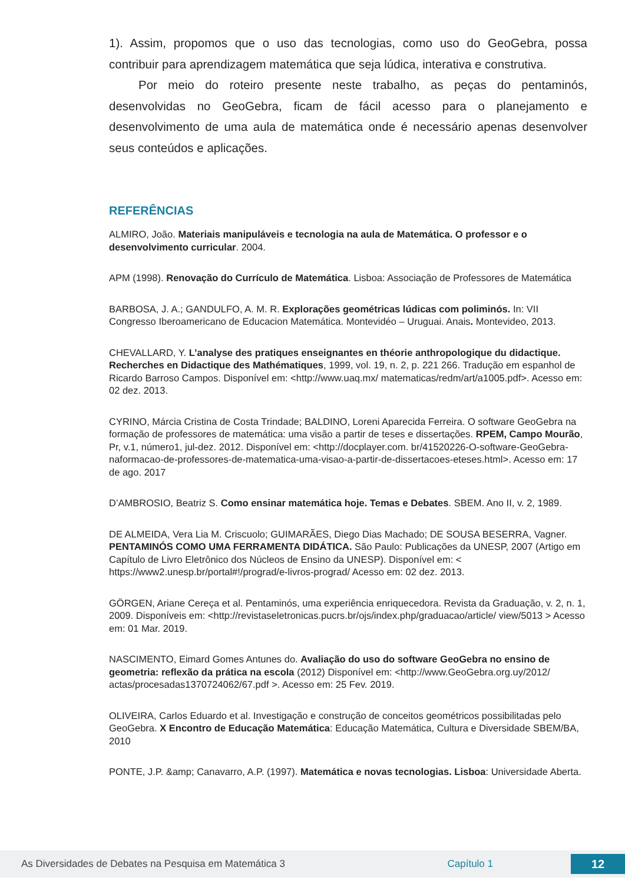1). Assim, propomos que o uso das tecnologias, como uso do GeoGebra, possa contribuir para aprendizagem matemática que seja lúdica, interativa e construtiva.
Por meio do roteiro presente neste trabalho, as peças do pentaminós, desenvolvidas no GeoGebra, ficam de fácil acesso para o planejamento e desenvolvimento de uma aula de matemática onde é necessário apenas desenvolver seus conteúdos e aplicações.
REFERÊNCIAS
ALMIRO, João. Materiais manipuláveis e tecnologia na aula de Matemática. O professor e o desenvolvimento curricular. 2004.
APM (1998). Renovação do Currículo de Matemática. Lisboa: Associação de Professores de Matemática
BARBOSA, J. A.; GANDULFO, A. M. R. Explorações geométricas lúdicas com poliminós. In: VII Congresso Iberoamericano de Educacion Matemática. Montevidéo – Uruguai. Anais. Montevideo, 2013.
CHEVALLARD, Y. L’analyse des pratiques enseignantes en théorie anthropologique du didactique. Recherches en Didactique des Mathématiques, 1999, vol. 19, n. 2, p. 221 266. Tradução em espanhol de Ricardo Barroso Campos. Disponível em: <http://www.uaq.mx/ matematicas/redm/art/a1005.pdf>. Acesso em: 02 dez. 2013.
CYRINO, Márcia Cristina de Costa Trindade; BALDINO, Loreni Aparecida Ferreira. O software GeoGebra na formação de professores de matemática: uma visão a partir de teses e dissertações. RPEM, Campo Mourão, Pr, v.1, número1, jul-dez. 2012. Disponível em: <http://docplayer.com. br/41520226-O-software-GeoGebra-naformacao-de-professores-de-matematica-uma-visao-a-partir-de-dissertacoes-eteses.html>. Acesso em: 17 de ago. 2017
D’AMBROSIO, Beatriz S. Como ensinar matemática hoje. Temas e Debates. SBEM. Ano II, v. 2, 1989.
DE ALMEIDA, Vera Lia M. Criscuolo; GUIMARÃES, Diego Dias Machado; DE SOUSA BESERRA, Vagner. PENTAMINÓS COMO UMA FERRAMENTA DIDÁTICA. São Paulo: Publicações da UNESP, 2007 (Artigo em Capítulo de Livro Eletrônico dos Núcleos de Ensino da UNESP). Disponível em: < https://www2.unesp.br/portal#!/prograd/e-livros-prograd/ Acesso em: 02 dez. 2013.
GÖRGEN, Ariane Cereça et al. Pentaminós, uma experiência enriquecedora. Revista da Graduação, v. 2, n. 1, 2009. Disponíveis em: <http://revistaseletronicas.pucrs.br/ojs/index.php/graduacao/article/ view/5013 > Acesso em: 01 Mar. 2019.
NASCIMENTO, Eimard Gomes Antunes do. Avaliação do uso do software GeoGebra no ensino de geometria: reflexão da prática na escola (2012) Disponível em: <http://www.GeoGebra.org.uy/2012/ actas/procesadas1370724062/67.pdf >. Acesso em: 25 Fev. 2019.
OLIVEIRA, Carlos Eduardo et al. Investigação e construção de conceitos geométricos possibilitadas pelo GeoGebra. X Encontro de Educação Matemática: Educação Matemática, Cultura e Diversidade SBEM/BA, 2010
PONTE, J.P. &amp; Canavarro, A.P. (1997). Matemática e novas tecnologias. Lisboa: Universidade Aberta.
As Diversidades de Debates na Pesquisa em Matemática 3 Capítulo 1 12